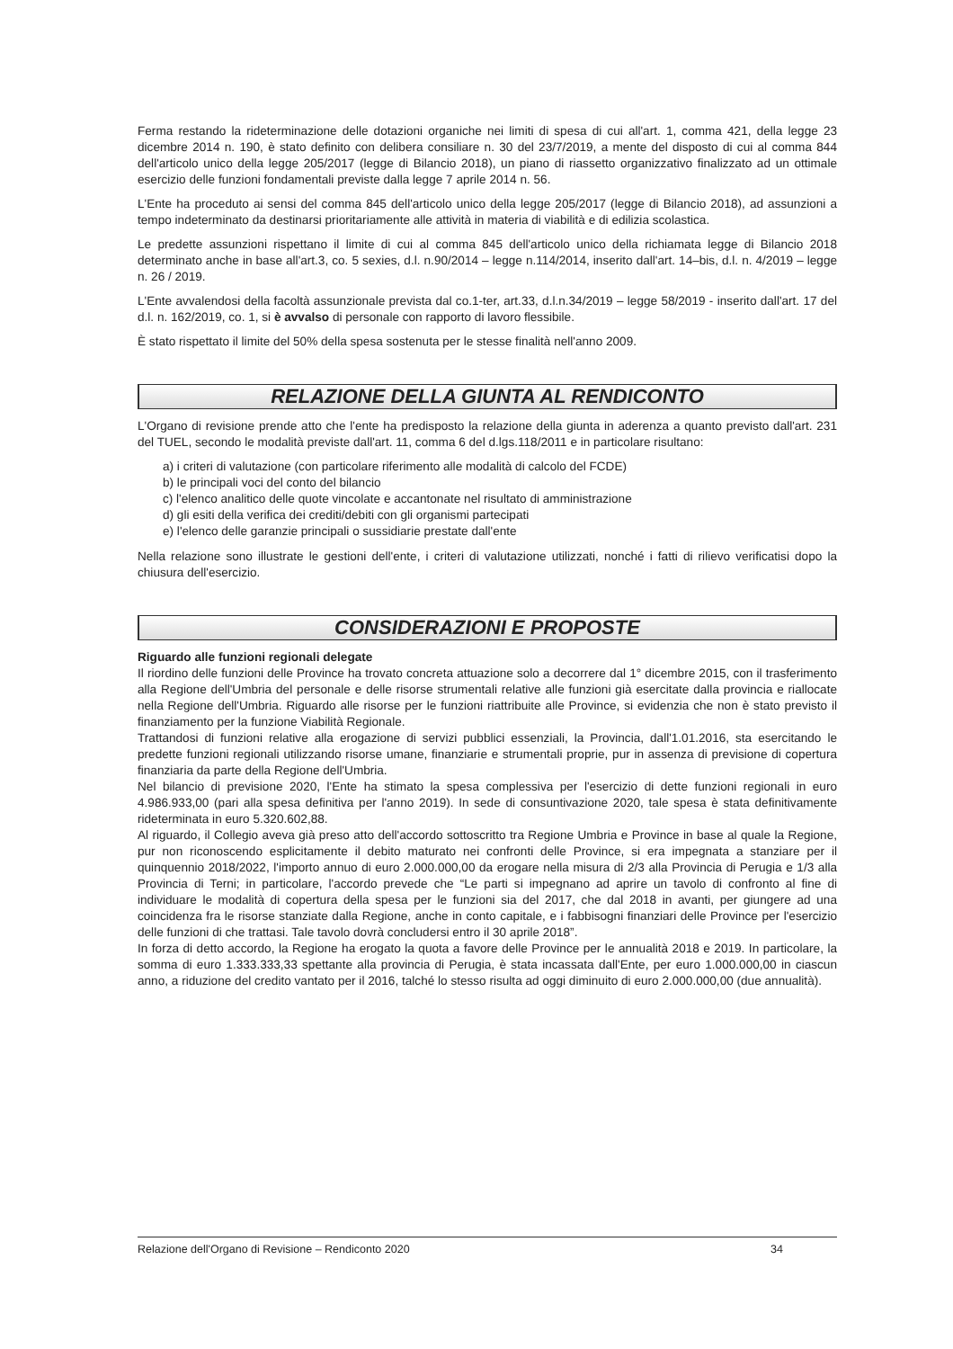Ferma restando la rideterminazione delle dotazioni organiche nei limiti di spesa di cui all'art. 1, comma 421, della legge 23 dicembre 2014 n. 190, è stato definito con delibera consiliare n. 30 del 23/7/2019, a mente del disposto di cui al comma 844 dell'articolo unico della legge 205/2017 (legge di Bilancio 2018), un piano di riassetto organizzativo finalizzato ad un ottimale esercizio delle funzioni fondamentali previste dalla legge 7 aprile 2014 n. 56.
L'Ente ha proceduto ai sensi del comma 845 dell'articolo unico della legge 205/2017 (legge di Bilancio 2018), ad assunzioni a tempo indeterminato da destinarsi prioritariamente alle attività in materia di viabilità e di edilizia scolastica.
Le predette assunzioni rispettano il limite di cui al comma 845 dell'articolo unico della richiamata legge di Bilancio 2018 determinato anche in base all'art.3, co. 5 sexies, d.l. n.90/2014 – legge n.114/2014, inserito dall'art. 14–bis, d.l. n. 4/2019 – legge n. 26 / 2019.
L'Ente avvalendosi della facoltà assunzionale prevista dal co.1-ter, art.33, d.l.n.34/2019 – legge 58/2019 - inserito dall'art. 17 del d.l. n. 162/2019, co. 1, si è avvalso di personale con rapporto di lavoro flessibile.
È stato rispettato il limite del 50% della spesa sostenuta per le stesse finalità nell'anno 2009.
RELAZIONE DELLA GIUNTA AL RENDICONTO
L'Organo di revisione prende atto che l'ente ha predisposto la relazione della giunta in aderenza a quanto previsto dall'art. 231 del TUEL, secondo le modalità previste dall'art. 11, comma 6 del d.lgs.118/2011 e in particolare risultano:
a) i criteri di valutazione (con particolare riferimento alle modalità di calcolo del FCDE)
b) le principali voci del conto del bilancio
c) l'elenco analitico delle quote vincolate e accantonate nel risultato di amministrazione
d) gli esiti della verifica dei crediti/debiti con gli organismi partecipati
e) l'elenco delle garanzie principali o sussidiarie prestate dall'ente
Nella relazione sono illustrate le gestioni dell'ente, i criteri di valutazione utilizzati, nonché i fatti di rilievo verificatisi dopo la chiusura dell'esercizio.
CONSIDERAZIONI E PROPOSTE
Riguardo alle funzioni regionali delegate
Il riordino delle funzioni delle Province ha trovato concreta attuazione solo a decorrere dal 1° dicembre 2015, con il trasferimento alla Regione dell'Umbria del personale e delle risorse strumentali relative alle funzioni già esercitate dalla provincia e riallocate nella Regione dell'Umbria. Riguardo alle risorse per le funzioni riattribuite alle Province, si evidenzia che non è stato previsto il finanziamento per la funzione Viabilità Regionale.
Trattandosi di funzioni relative alla erogazione di servizi pubblici essenziali, la Provincia, dall'1.01.2016, sta esercitando le predette funzioni regionali utilizzando risorse umane, finanziarie e strumentali proprie, pur in assenza di previsione di copertura finanziaria da parte della Regione dell'Umbria.
Nel bilancio di previsione 2020, l'Ente ha stimato la spesa complessiva per l'esercizio di dette funzioni regionali in euro 4.986.933,00 (pari alla spesa definitiva per l'anno 2019). In sede di consuntivazione 2020, tale spesa è stata definitivamente rideterminata in euro 5.320.602,88.
Al riguardo, il Collegio aveva già preso atto dell'accordo sottoscritto tra Regione Umbria e Province in base al quale la Regione, pur non riconoscendo esplicitamente il debito maturato nei confronti delle Province, si era impegnata a stanziare per il quinquennio 2018/2022, l'importo annuo di euro 2.000.000,00 da erogare nella misura di 2/3 alla Provincia di Perugia e 1/3 alla Provincia di Terni; in particolare, l'accordo prevede che “Le parti si impegnano ad aprire un tavolo di confronto al fine di individuare le modalità di copertura della spesa per le funzioni sia del 2017, che dal 2018 in avanti, per giungere ad una coincidenza fra le risorse stanziate dalla Regione, anche in conto capitale, e i fabbisogni finanziari delle Province per l'esercizio delle funzioni di che trattasi. Tale tavolo dovrà concludersi entro il 30 aprile 2018”.
In forza di detto accordo, la Regione ha erogato la quota a favore delle Province per le annualità 2018 e 2019. In particolare, la somma di euro 1.333.333,33 spettante alla provincia di Perugia, è stata incassata dall'Ente, per euro 1.000.000,00 in ciascun anno, a riduzione del credito vantato per il 2016, talché lo stesso risulta ad oggi diminuito di euro 2.000.000,00 (due annualità).
Relazione dell'Organo di Revisione – Rendiconto 2020 34